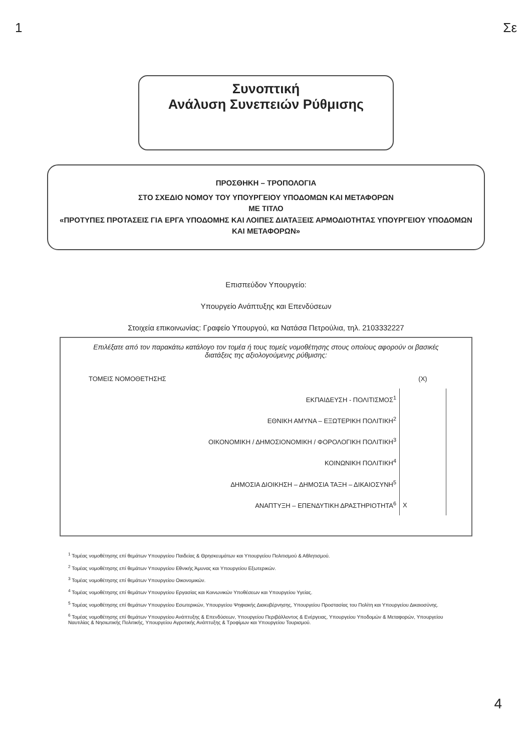1 Σε
Συνοπτική
Ανάλυση Συνεπειών Ρύθμισης
ΠΡΟΣΘΗΚΗ – ΤΡΟΠΟΛΟΓΙΑ
ΣΤΟ ΣΧΕΔΙΟ ΝΟΜΟΥ ΤΟΥ ΥΠΟΥΡΓΕΙΟΥ ΥΠΟΔΟΜΩΝ ΚΑΙ ΜΕΤΑΦΟΡΩΝ
ΜΕ ΤΙΤΛΟ
«ΠΡΟΤΥΠΕΣ ΠΡΟΤΑΣΕΙΣ ΓΙΑ ΕΡΓΑ ΥΠΟΔΟΜΗΣ ΚΑΙ ΛΟΙΠΕΣ ΔΙΑΤΑΞΕΙΣ ΑΡΜΟΔΙΟΤΗΤΑΣ ΥΠΟΥΡΓΕΙΟΥ ΥΠΟΔΟΜΩΝ ΚΑΙ ΜΕΤΑΦΟΡΩΝ»
Επισπεύδον Υπουργείο:
Υπουργείο Ανάπτυξης και Επενδύσεων
Στοιχεία επικοινωνίας: Γραφείο Υπουργού, κα Νατάσα Πετρούλια, τηλ. 2103332227
Επιλέξατε από τον παρακάτω κατάλογο τον τομέα ή τους τομείς νομοθέτησης στους οποίους αφορούν οι βασικές διατάξεις της αξιολογούμενης ρύθμισης:
| ΤΟΜΕΙΣ ΝΟΜΟΘΕΤΗΣΗΣ | (X) |
| --- | --- |
| ΕΚΠΑΙΔΕΥΣΗ - ΠΟΛΙΤΙΣΜΟΣ<sup>1</sup> | |
| ΕΘΝΙΚΗ ΑΜΥΝΑ – ΕΞΩΤΕΡΙΚΗ ΠΟΛΙΤΙΚΗ<sup>2</sup> | |
| ΟΙΚΟΝΟΜΙΚΗ / ΔΗΜΟΣΙΟΝΟΜΙΚΗ / ΦΟΡΟΛΟΓΙΚΗ ΠΟΛΙΤΙΚΗ<sup>3</sup> | |
| ΚΟΙΝΩΝΙΚΗ ΠΟΛΙΤΙΚΗ<sup>4</sup> | |
| ΔΗΜΟΣΙΑ ΔΙΟΙΚΗΣΗ – ΔΗΜΟΣΙΑ ΤΑΞΗ – ΔΙΚΑΙΟΣΥΝΗ<sup>5</sup> | |
| ΑΝΑΠΤΥΞΗ – ΕΠΕΝΔΥΤΙΚΗ ΔΡΑΣΤΗΡΙΟΤΗΤΑ<sup>6</sup> | X |
<sup>1</sup> Τομέας νομοθέτησης επί θεμάτων Υπουργείου Παιδείας & Θρησκευμάτων και Υπουργείου Πολιτισμού & Αθλητισμού.
<sup>2</sup> Τομέας νομοθέτησης επί θεμάτων Υπουργείου Εθνικής Άμυνας και Υπουργείου Εξωτερικών.
<sup>3</sup> Τομέας νομοθέτησης επί θεμάτων Υπουργείου Οικονομικών.
<sup>4</sup> Τομέας νομοθέτησης επί θεμάτων Υπουργείου Εργασίας και Κοινωνικών Υποθέσεων και Υπουργείου Υγείας.
<sup>5</sup> Τομέας νομοθέτησης επί θεμάτων Υπουργείου Εσωτερικών, Υπουργείου Ψηφιακής Διακυβέρνησης, Υπουργείου Προστασίας του Πολίτη και Υπουργείου Δικαιοσύνης.
<sup>6</sup> Τομέας νομοθέτησης επί θεμάτων Υπουργείου Ανάπτυξης & Επενδύσεων, Υπουργείου Περιβάλλοντος & Ενέργειας, Υπουργείου Υποδομών & Μεταφορών, Υπουργείου Ναυτιλίας & Νησιωτικής Πολιτικής, Υπουργείου Αγροτικής Ανάπτυξης & Τροφίμων και Υπουργείου Τουρισμού.
4